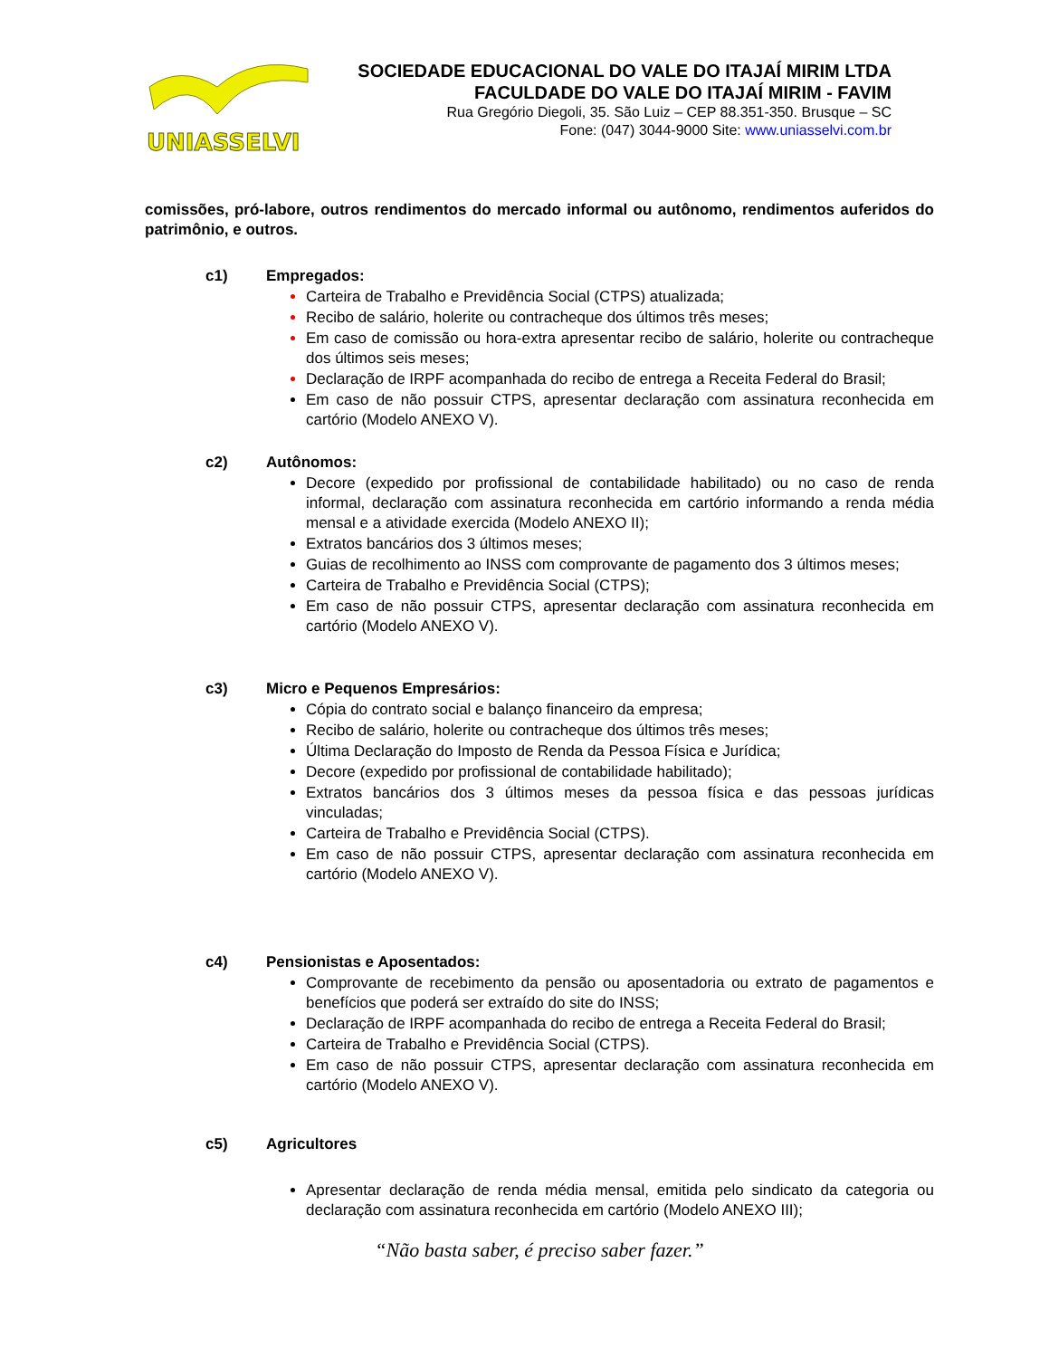UNIASSELVI
SOCIEDADE EDUCACIONAL DO VALE DO ITAJAÍ MIRIM LTDA
FACULDADE DO VALE DO ITAJAÍ MIRIM - FAVIM
Rua Gregório Diegoli, 35. São Luiz – CEP 88.351-350. Brusque – SC
Fone: (047) 3044-9000 Site: www.uniasselvi.com.br
comissões, pró-labore, outros rendimentos do mercado informal ou autônomo, rendimentos auferidos do patrimônio, e outros.
c1) Empregados:
Carteira de Trabalho e Previdência Social (CTPS) atualizada;
Recibo de salário, holerite ou contracheque dos últimos três meses;
Em caso de comissão ou hora-extra apresentar recibo de salário, holerite ou contracheque dos últimos seis meses;
Declaração de IRPF acompanhada do recibo de entrega a Receita Federal do Brasil;
Em caso de não possuir CTPS, apresentar declaração com assinatura reconhecida em cartório (Modelo ANEXO V).
c2) Autônomos:
Decore (expedido por profissional de contabilidade habilitado) ou no caso de renda informal, declaração com assinatura reconhecida em cartório informando a renda média mensal e a atividade exercida (Modelo ANEXO II);
Extratos bancários dos 3 últimos meses;
Guias de recolhimento ao INSS com comprovante de pagamento dos 3 últimos meses;
Carteira de Trabalho e Previdência Social (CTPS);
Em caso de não possuir CTPS, apresentar declaração com assinatura reconhecida em cartório (Modelo ANEXO V).
c3) Micro e Pequenos Empresários:
Cópia do contrato social e balanço financeiro da empresa;
Recibo de salário, holerite ou contracheque dos últimos três meses;
Última Declaração do Imposto de Renda da Pessoa Física e Jurídica;
Decore (expedido por profissional de contabilidade habilitado);
Extratos bancários dos 3 últimos meses da pessoa física e das pessoas jurídicas vinculadas;
Carteira de Trabalho e Previdência Social (CTPS).
Em caso de não possuir CTPS, apresentar declaração com assinatura reconhecida em cartório (Modelo ANEXO V).
c4) Pensionistas e Aposentados:
Comprovante de recebimento da pensão ou aposentadoria ou extrato de pagamentos e benefícios que poderá ser extraído do site do INSS;
Declaração de IRPF acompanhada do recibo de entrega a Receita Federal do Brasil;
Carteira de Trabalho e Previdência Social (CTPS).
Em caso de não possuir CTPS, apresentar declaração com assinatura reconhecida em cartório (Modelo ANEXO V).
c5) Agricultores
Apresentar declaração de renda média mensal, emitida pelo sindicato da categoria ou declaração com assinatura reconhecida em cartório (Modelo ANEXO III);
“Não basta saber, é preciso saber fazer.”